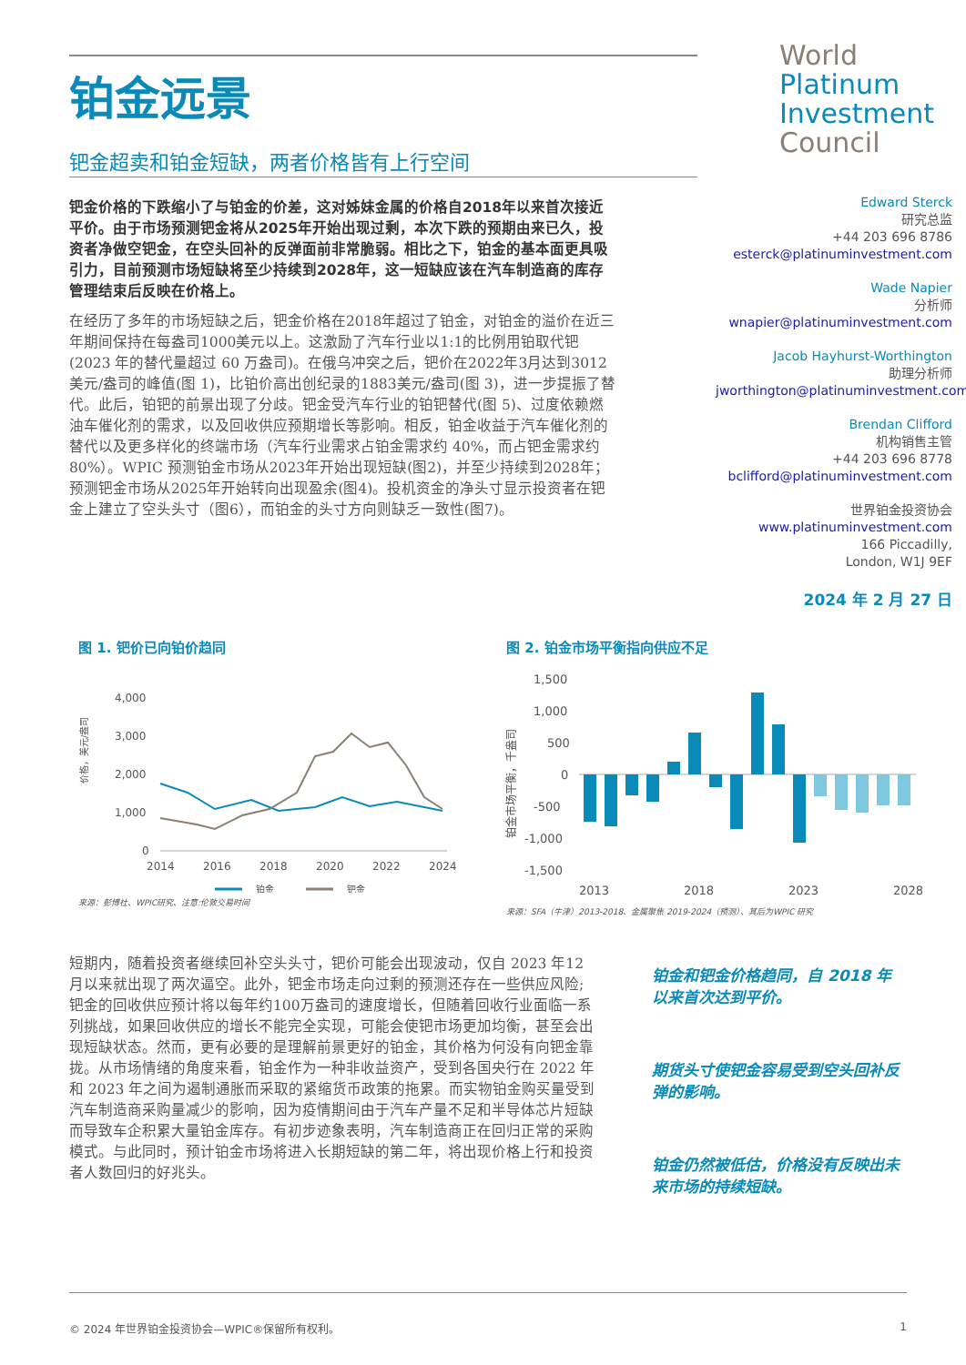铂金远景
钯金超卖和铂金短缺，两者价格皆有上行空间
钯金价格的下跌缩小了与铂金的价差，这对姊妹金属的价格自2018年以来首次接近平价。由于市场预测钯金将从2025年开始出现过剩，本次下跌的预期由来已久，投资者净做空钯金，在空头回补的反弹面前非常脆弱。相比之下，铂金的基本面更具吸引力，目前预测市场短缺将至少持续到2028年，这一短缺应该在汽车制造商的库存管理结束后反映在价格上。
在经历了多年的市场短缺之后，钯金价格在2018年超过了铂金，对铂金的溢价在近三年期间保持在每盎司1000美元以上。这激励了汽车行业以1:1的比例用铂取代钯(2023 年的替代量超过 60 万盎司)。在俄乌冲突之后，钯价在2022年3月达到3012美元/盎司的峰值(图 1)，比铂价高出创纪录的1883美元/盎司(图 3)，进一步提振了替代。此后，铂钯的前景出现了分歧。钯金受汽车行业的铂钯替代(图 5)、过度依赖燃油车催化剂的需求，以及回收供应预期增长等影响。相反，铂金收益于汽车催化剂的替代以及更多样化的终端市场（汽车行业需求占铂金需求约 40%，而占钯金需求约 80%）。WPIC 预测铂金市场从2023年开始出现短缺(图2)，并至少持续到2028年；预测钯金市场从2025年开始转向出现盈余(图4)。投机资金的净头寸显示投资者在钯金上建立了空头头寸（图6），而铂金的头寸方向则缺乏一致性(图7)。
World
Platinum
Investment
Council
Edward Sterck
研究总监
+44 203 696 8786
esterck@platinuminvestment.com
Wade Napier
分析师
wnapier@platinuminvestment.com
Jacob Hayhurst-Worthington
助理分析师
jworthington@platinuminvestment.com
Brendan Clifford
机构销售主管
+44 203 696 8778
bclifford@platinuminvestment.com
世界铂金投资协会
www.platinuminvestment.com
166 Piccadilly,
London, W1J 9EF
2024 年 2 月 27 日
图 1. 钯价已向铂价趋同
价格，美元/盎司
4,000
3,000
2,000
1,000
0
2014
2016
2018
2020
2022
2024
铂金
钯金
来源：彭博社、WPIC研究、注意:伦敦交易时间
图 2. 铂金市场平衡指向供应不足
铂金市场平衡，千盎司
1,500
1,000
500
0
-500
-1,000
-1,500
2013
2018
2023
2028
来源：SFA（牛津）2013-2018、金属聚焦 2019-2024（预测）、其后为WPIC 研究
短期内，随着投资者继续回补空头头寸，钯价可能会出现波动，仅自 2023 年12月以来就出现了两次逼空。此外，钯金市场走向过剩的预测还存在一些供应风险;钯金的回收供应预计将以每年约100万盎司的速度增长，但随着回收行业面临一系列挑战，如果回收供应的增长不能完全实现，可能会使钯市场更加均衡，甚至会出现短缺状态。然而，更有必要的是理解前景更好的铂金，其价格为何没有向钯金靠拢。从市场情绪的角度来看，铂金作为一种非收益资产，受到各国央行在 2022 年和 2023 年之间为遏制通胀而采取的紧缩货币政策的拖累。而实物铂金购买量受到汽车制造商采购量减少的影响，因为疫情期间由于汽车产量不足和半导体芯片短缺而导致车企积累大量铂金库存。有初步迹象表明，汽车制造商正在回归正常的采购模式。与此同时，预计铂金市场将进入长期短缺的第二年，将出现价格上行和投资者人数回归的好兆头。
铂金和钯金价格趋同，自 2018 年以来首次达到平价。
期货头寸使钯金容易受到空头回补反弹的影响。
铂金仍然被低估，价格没有反映出未来市场的持续短缺。
© 2024 年世界铂金投资协会—WPIC®保留所有权利。 1